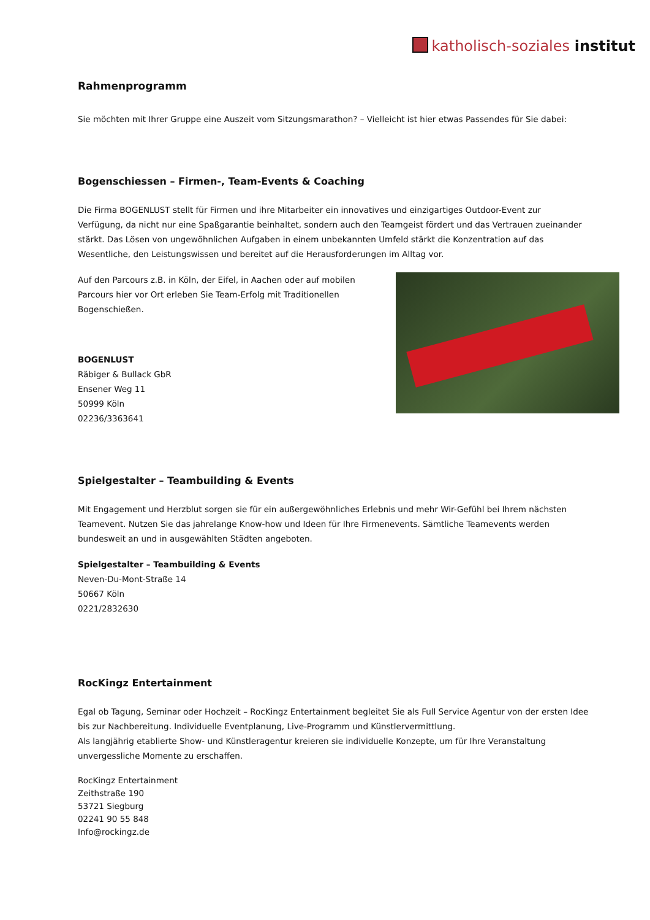katholisch-soziales institut
Rahmenprogramm
Sie möchten mit Ihrer Gruppe eine Auszeit vom Sitzungsmarathon? – Vielleicht ist hier etwas Passendes für Sie dabei:
Bogenschiessen – Firmen-, Team-Events & Coaching
Die Firma BOGENLUST stellt für Firmen und ihre Mitarbeiter ein innovatives und einzigartiges Outdoor-Event zur Verfügung, da nicht nur eine Spaßgarantie beinhaltet, sondern auch den Teamgeist fördert und das Vertrauen zueinander stärkt. Das Lösen von ungewöhnlichen Aufgaben in einem unbekannten Umfeld stärkt die Konzentration auf das Wesentliche, den Leistungswissen und bereitet auf die Herausforderungen im Alltag vor.
Auf den Parcours z.B. in Köln, der Eifel, in Aachen oder auf mobilen Parcours hier vor Ort erleben Sie Team-Erfolg mit Traditionellen Bogenschießen.
BOGENLUST
Räbiger & Bullack GbR
Ensener Weg 11
50999 Köln
02236/3363641
Spielgestalter – Teambuilding & Events
Mit Engagement und Herzblut sorgen sie für ein außergewöhnliches Erlebnis und mehr Wir-Gefühl bei Ihrem nächsten Teamevent. Nutzen Sie das jahrelange Know-how und Ideen für Ihre Firmenevents. Sämtliche Teamevents werden bundesweit an und in ausgewählten Städten angeboten.
Spielgestalter – Teambuilding & Events
Neven-Du-Mont-Straße 14
50667 Köln
0221/2832630
RocKingz Entertainment
Egal ob Tagung, Seminar oder Hochzeit – RocKingz Entertainment begleitet Sie als Full Service Agentur von der ersten Idee bis zur Nachbereitung. Individuelle Eventplanung, Live-Programm und Künstlervermittlung.
Als langjährig etablierte Show- und Künstleragentur kreieren sie individuelle Konzepte, um für Ihre Veranstaltung unvergessliche Momente zu erschaffen.
RocKingz Entertainment
Zeithstraße 190
53721 Siegburg
02241 90 55 848
Info@rockingz.de